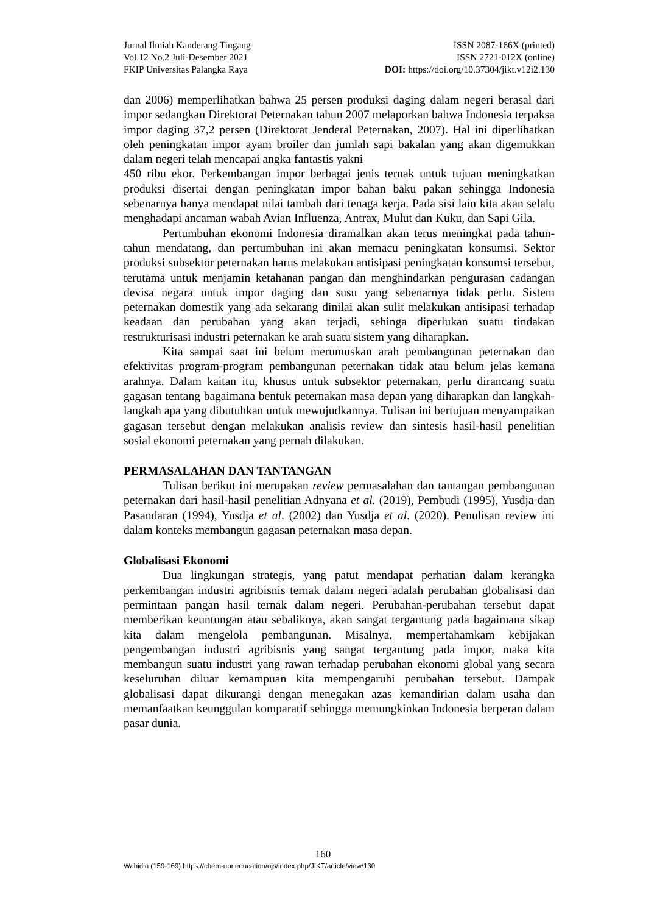Jurnal Ilmiah Kanderang Tingang
Vol.12 No.2 Juli-Desember 2021
FKIP Universitas Palangka Raya
ISSN 2087-166X (printed)
ISSN 2721-012X (online)
DOI: https://doi.org/10.37304/jikt.v12i2.130
dan 2006) memperlihatkan bahwa 25 persen produksi daging dalam negeri berasal dari impor sedangkan Direktorat Peternakan tahun 2007 melaporkan bahwa Indonesia terpaksa impor daging 37,2 persen (Direktorat Jenderal Peternakan, 2007). Hal ini diperlihatkan oleh peningkatan impor ayam broiler dan jumlah sapi bakalan yang akan digemukkan dalam negeri telah mencapai angka fantastis yakni
450 ribu ekor. Perkembangan impor berbagai jenis ternak untuk tujuan meningkatkan produksi disertai dengan peningkatan impor bahan baku pakan sehingga Indonesia sebenarnya hanya mendapat nilai tambah dari tenaga kerja. Pada sisi lain kita akan selalu menghadapi ancaman wabah Avian Influenza, Antrax, Mulut dan Kuku, dan Sapi Gila.
Pertumbuhan ekonomi Indonesia diramalkan akan terus meningkat pada tahun-tahun mendatang, dan pertumbuhan ini akan memacu peningkatan konsumsi. Sektor produksi subsektor peternakan harus melakukan antisipasi peningkatan konsumsi tersebut, terutama untuk menjamin ketahanan pangan dan menghindarkan pengurasan cadangan devisa negara untuk impor daging dan susu yang sebenarnya tidak perlu. Sistem peternakan domestik yang ada sekarang dinilai akan sulit melakukan antisipasi terhadap keadaan dan perubahan yang akan terjadi, sehinga diperlukan suatu tindakan restrukturisasi industri peternakan ke arah suatu sistem yang diharapkan.
Kita sampai saat ini belum merumuskan arah pembangunan peternakan dan efektivitas program-program pembangunan peternakan tidak atau belum jelas kemana arahnya. Dalam kaitan itu, khusus untuk subsektor peternakan, perlu dirancang suatu gagasan tentang bagaimana bentuk peternakan masa depan yang diharapkan dan langkah-langkah apa yang dibutuhkan untuk mewujudkannya. Tulisan ini bertujuan menyampaikan gagasan tersebut dengan melakukan analisis review dan sintesis hasil-hasil penelitian sosial ekonomi peternakan yang pernah dilakukan.
PERMASALAHAN DAN TANTANGAN
Tulisan berikut ini merupakan review permasalahan dan tantangan pembangunan peternakan dari hasil-hasil penelitian Adnyana et al. (2019), Pembudi (1995), Yusdja dan Pasandaran (1994), Yusdja et al. (2002) dan Yusdja et al. (2020). Penulisan review ini dalam konteks membangun gagasan peternakan masa depan.
Globalisasi Ekonomi
Dua lingkungan strategis, yang patut mendapat perhatian dalam kerangka perkembangan industri agribisnis ternak dalam negeri adalah perubahan globalisasi dan permintaan pangan hasil ternak dalam negeri. Perubahan-perubahan tersebut dapat memberikan keuntungan atau sebaliknya, akan sangat tergantung pada bagaimana sikap kita dalam mengelola pembangunan. Misalnya, mempertahamkam kebijakan pengembangan industri agribisnis yang sangat tergantung pada impor, maka kita membangun suatu industri yang rawan terhadap perubahan ekonomi global yang secara keseluruhan diluar kemampuan kita mempengaruhi perubahan tersebut. Dampak globalisasi dapat dikurangi dengan menegakan azas kemandirian dalam usaha dan memanfaatkan keunggulan komparatif sehingga memungkinkan Indonesia berperan dalam pasar dunia.
160
Wahidin (159-169) https://chem-upr.education/ojs/index.php/JIKT/article/view/130